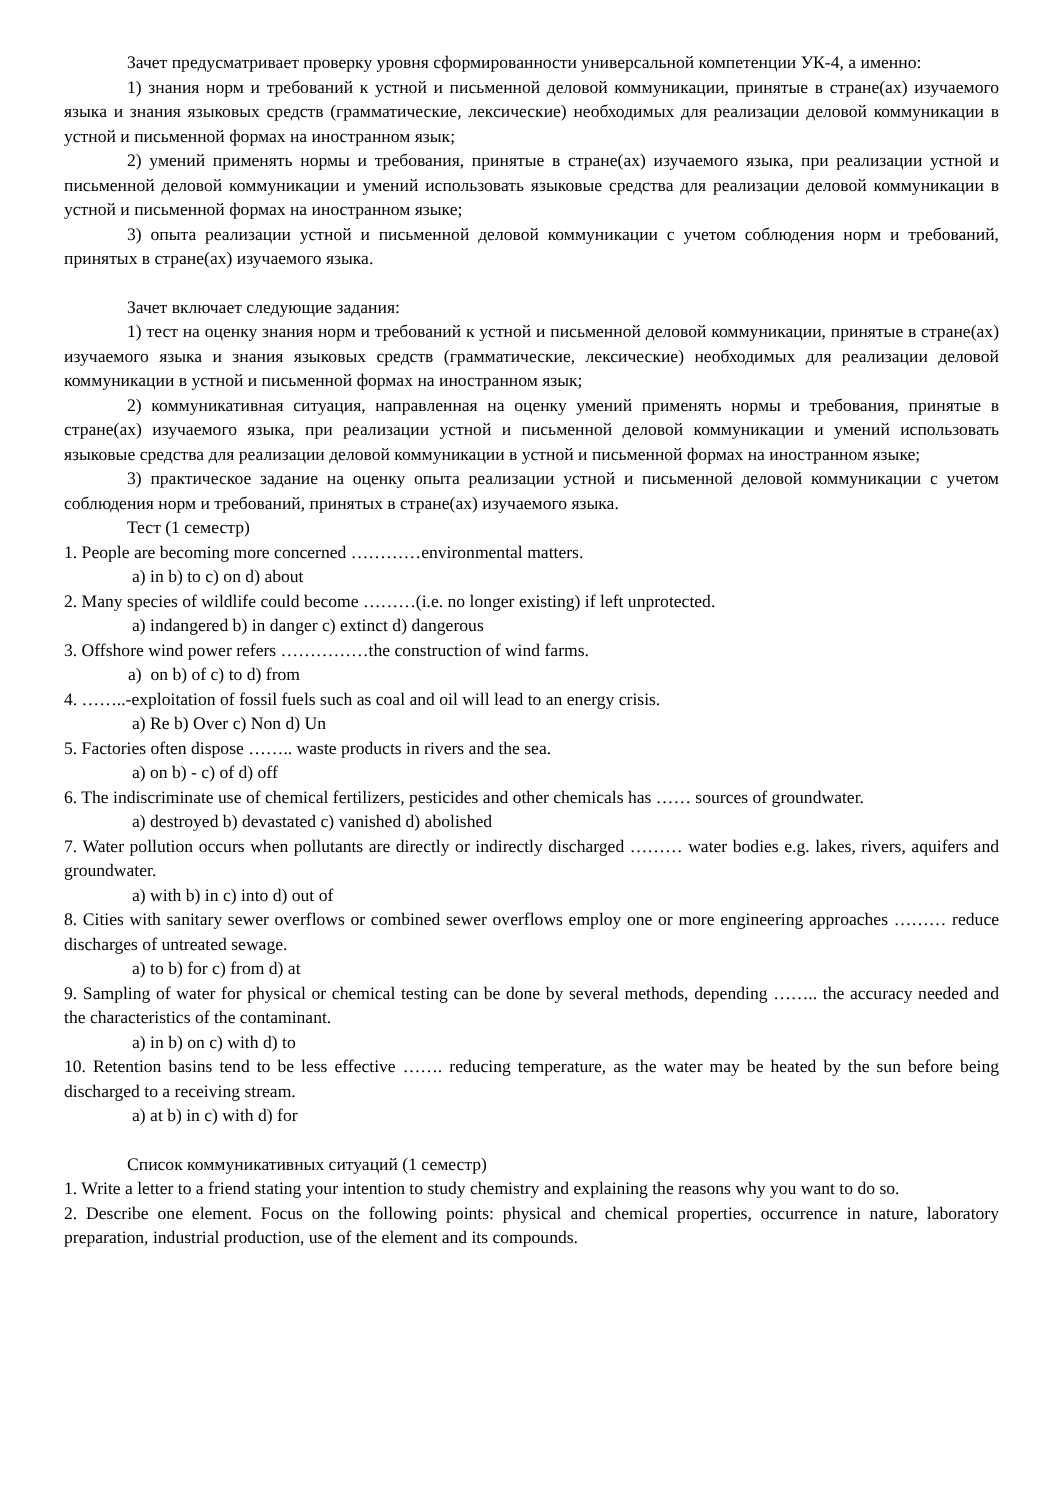Зачет предусматривает проверку уровня сформированности универсальной компетенции УК-4, а именно:
1) знания норм и требований к устной и письменной деловой коммуникации, принятые в стране(ах) изучаемого языка и знания языковых средств (грамматические, лексические) необходимых для реализации деловой коммуникации в устной и письменной формах на иностранном язык;
2) умений применять нормы и требования, принятые в стране(ах) изучаемого языка, при реализации устной и письменной деловой коммуникации и умений использовать языковые средства для реализации деловой коммуникации в устной и письменной формах на иностранном языке;
3) опыта реализации устной и письменной деловой коммуникации с учетом соблюдения норм и требований, принятых в стране(ах) изучаемого языка.
Зачет включает следующие задания:
1) тест на оценку знания норм и требований к устной и письменной деловой коммуникации, принятые в стране(ах) изучаемого языка и знания языковых средств (грамматические, лексические) необходимых для реализации деловой коммуникации в устной и письменной формах на иностранном язык;
2) коммуникативная ситуация, направленная на оценку умений применять нормы и требования, принятые в стране(ах) изучаемого языка, при реализации устной и письменной деловой коммуникации и умений использовать языковые средства для реализации деловой коммуникации в устной и письменной формах на иностранном языке;
3) практическое задание на оценку опыта реализации устной и письменной деловой коммуникации с учетом соблюдения норм и требований, принятых в стране(ах) изучаемого языка.
Тест (1 семестр)
1. People are becoming more concerned …………environmental matters.
a) in b) to c) on d) about
2. Many species of wildlife could become ………(i.e. no longer existing) if left unprotected.
a) indangered b) in danger c) extinct d) dangerous
3. Offshore wind power refers ……………the construction of wind farms.
a) on b) of c) to d) from
4. ……..-exploitation of fossil fuels such as coal and oil will lead to an energy crisis.
a) Re b) Over c) Non d) Un
5. Factories often dispose …….. waste products in rivers and the sea.
a) on b) - c) of d) off
6. The indiscriminate use of chemical fertilizers, pesticides and other chemicals has …… sources of groundwater.
a) destroyed b) devastated c) vanished d) abolished
7. Water pollution occurs when pollutants are directly or indirectly discharged ……… water bodies e.g. lakes, rivers, aquifers and groundwater.
a) with b) in c) into d) out of
8. Cities with sanitary sewer overflows or combined sewer overflows employ one or more engineering approaches ……… reduce discharges of untreated sewage.
a) to b) for c) from d) at
9. Sampling of water for physical or chemical testing can be done by several methods, depending …….. the accuracy needed and the characteristics of the contaminant.
a) in b) on c) with d) to
10. Retention basins tend to be less effective ……. reducing temperature, as the water may be heated by the sun before being discharged to a receiving stream.
a) at b) in c) with d) for
Список коммуникативных ситуаций (1 семестр)
1. Write a letter to a friend stating your intention to study chemistry and explaining the reasons why you want to do so.
2. Describe one element. Focus on the following points: physical and chemical properties, occurrence in nature, laboratory preparation, industrial production, use of the element and its compounds.